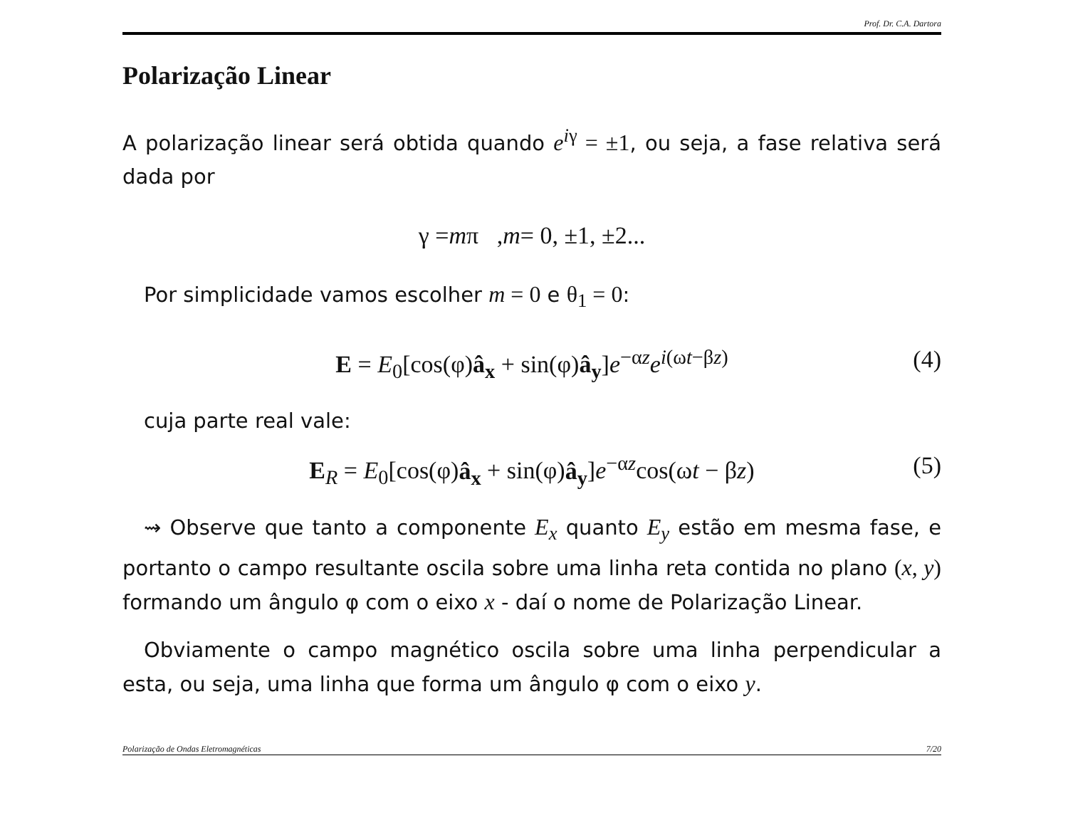Prof. Dr. C.A. Dartora
Polarização Linear
A polarização linear será obtida quando e<sup>iγ</sup> = ±1, ou seja, a fase relativa será dada por
γ = m π , m = 0, ±1, ±2...
Por simplicidade vamos escolher m = 0 e θ<sub>1</sub> = 0:
E = E<sub>0</sub>[cos(φ)â<sub>x</sub> + sin(φ)â<sub>y</sub>]e<sup>−αz</sup>e<sup>i(ωt−βz)</sup> (4)
cuja parte real vale:
E<sub>R</sub> = E<sub>0</sub>[cos(φ)â<sub>x</sub> + sin(φ)â<sub>y</sub>]e<sup>−αz</sup>cos(ωt − βz) (5)
⇝ Observe que tanto a componente E<sub>x</sub> quanto E<sub>y</sub> estão em mesma fase, e portanto o campo resultante oscila sobre uma linha reta contida no plano (x, y) formando um ângulo φ com o eixo x - daí o nome de Polarização Linear.
Obviamente o campo magnético oscila sobre uma linha perpendicular a esta, ou seja, uma linha que forma um ângulo φ com o eixo y.
Polarização de Ondas Eletromagnéticas 7/20